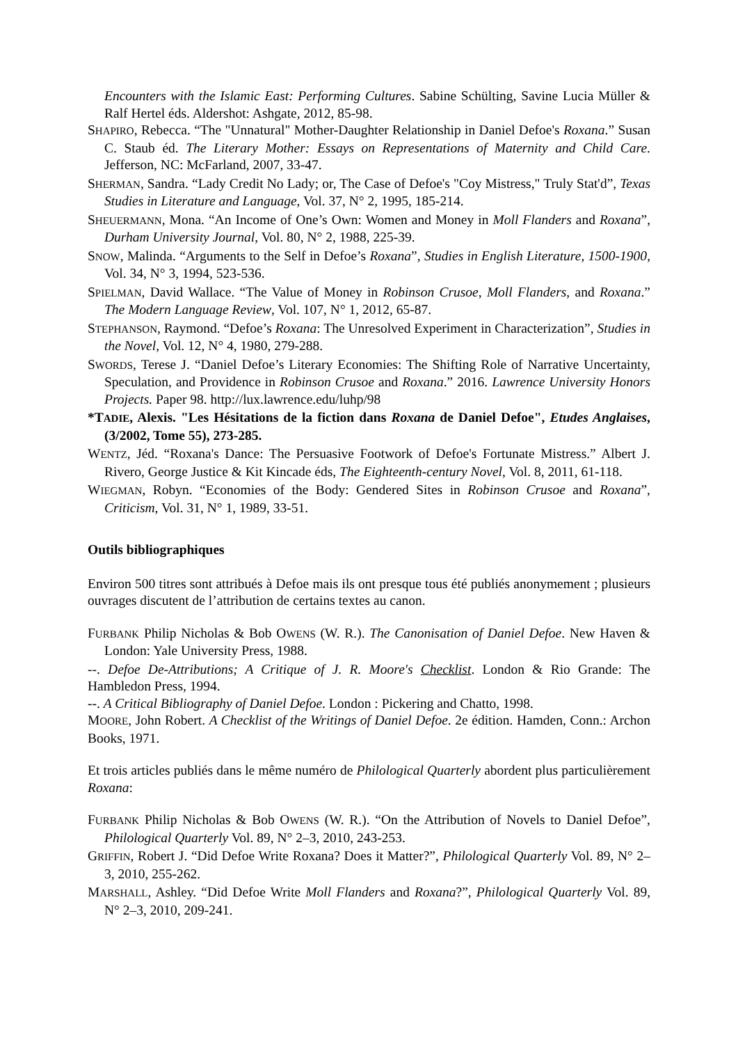Encounters with the Islamic East: Performing Cultures. Sabine Schülting, Savine Lucia Müller & Ralf Hertel éds. Aldershot: Ashgate, 2012, 85-98.
SHAPIRO, Rebecca. “The "Unnatural" Mother-Daughter Relationship in Daniel Defoe's Roxana.” Susan C. Staub éd. The Literary Mother: Essays on Representations of Maternity and Child Care. Jefferson, NC: McFarland, 2007, 33-47.
SHERMAN, Sandra. “Lady Credit No Lady; or, The Case of Defoe's "Coy Mistress," Truly Stat'd”, Texas Studies in Literature and Language, Vol. 37, N° 2, 1995, 185-214.
SHEUERMANN, Mona. “An Income of One’s Own: Women and Money in Moll Flanders and Roxana”, Durham University Journal, Vol. 80, N° 2, 1988, 225-39.
SNOW, Malinda. “Arguments to the Self in Defoe’s Roxana”, Studies in English Literature, 1500-1900, Vol. 34, N° 3, 1994, 523-536.
SPIELMAN, David Wallace. “The Value of Money in Robinson Crusoe, Moll Flanders, and Roxana.” The Modern Language Review, Vol. 107, N° 1, 2012, 65-87.
STEPHANSON, Raymond. “Defoe’s Roxana: The Unresolved Experiment in Characterization”, Studies in the Novel, Vol. 12, N° 4, 1980, 279-288.
SWORDS, Terese J. “Daniel Defoe’s Literary Economies: The Shifting Role of Narrative Uncertainty, Speculation, and Providence in Robinson Crusoe and Roxana.” 2016. Lawrence University Honors Projects. Paper 98. http://lux.lawrence.edu/luhp/98
*TADIE, Alexis. "Les Hésitations de la fiction dans Roxana de Daniel Defoe", Etudes Anglaises, (3/2002, Tome 55), 273-285.
WENTZ, Jéd. “Roxana's Dance: The Persuasive Footwork of Defoe's Fortunate Mistress.” Albert J. Rivero, George Justice & Kit Kincade éds, The Eighteenth-century Novel, Vol. 8, 2011, 61-118.
WIEGMAN, Robyn. “Economies of the Body: Gendered Sites in Robinson Crusoe and Roxana”, Criticism, Vol. 31, N° 1, 1989, 33-51.
Outils bibliographiques
Environ 500 titres sont attribués à Defoe mais ils ont presque tous été publiés anonymement ; plusieurs ouvrages discutent de l’attribution de certains textes au canon.
FURBANK Philip Nicholas & Bob OWENS (W. R.). The Canonisation of Daniel Defoe. New Haven & London: Yale University Press, 1988.
--. Defoe De-Attributions; A Critique of J. R. Moore's Checklist. London & Rio Grande: The Hambledon Press, 1994.
--. A Critical Bibliography of Daniel Defoe. London : Pickering and Chatto, 1998.
MOORE, John Robert. A Checklist of the Writings of Daniel Defoe. 2e édition. Hamden, Conn.: Archon Books, 1971.
Et trois articles publiés dans le même numéro de Philological Quarterly abordent plus particulièrement Roxana:
FURBANK Philip Nicholas & Bob OWENS (W. R.). “On the Attribution of Novels to Daniel Defoe”, Philological Quarterly Vol. 89, N° 2–3, 2010, 243-253.
GRIFFIN, Robert J. “Did Defoe Write Roxana? Does it Matter?”, Philological Quarterly Vol. 89, N° 2–3, 2010, 255-262.
MARSHALL, Ashley. “Did Defoe Write Moll Flanders and Roxana?”, Philological Quarterly Vol. 89, N° 2–3, 2010, 209-241.